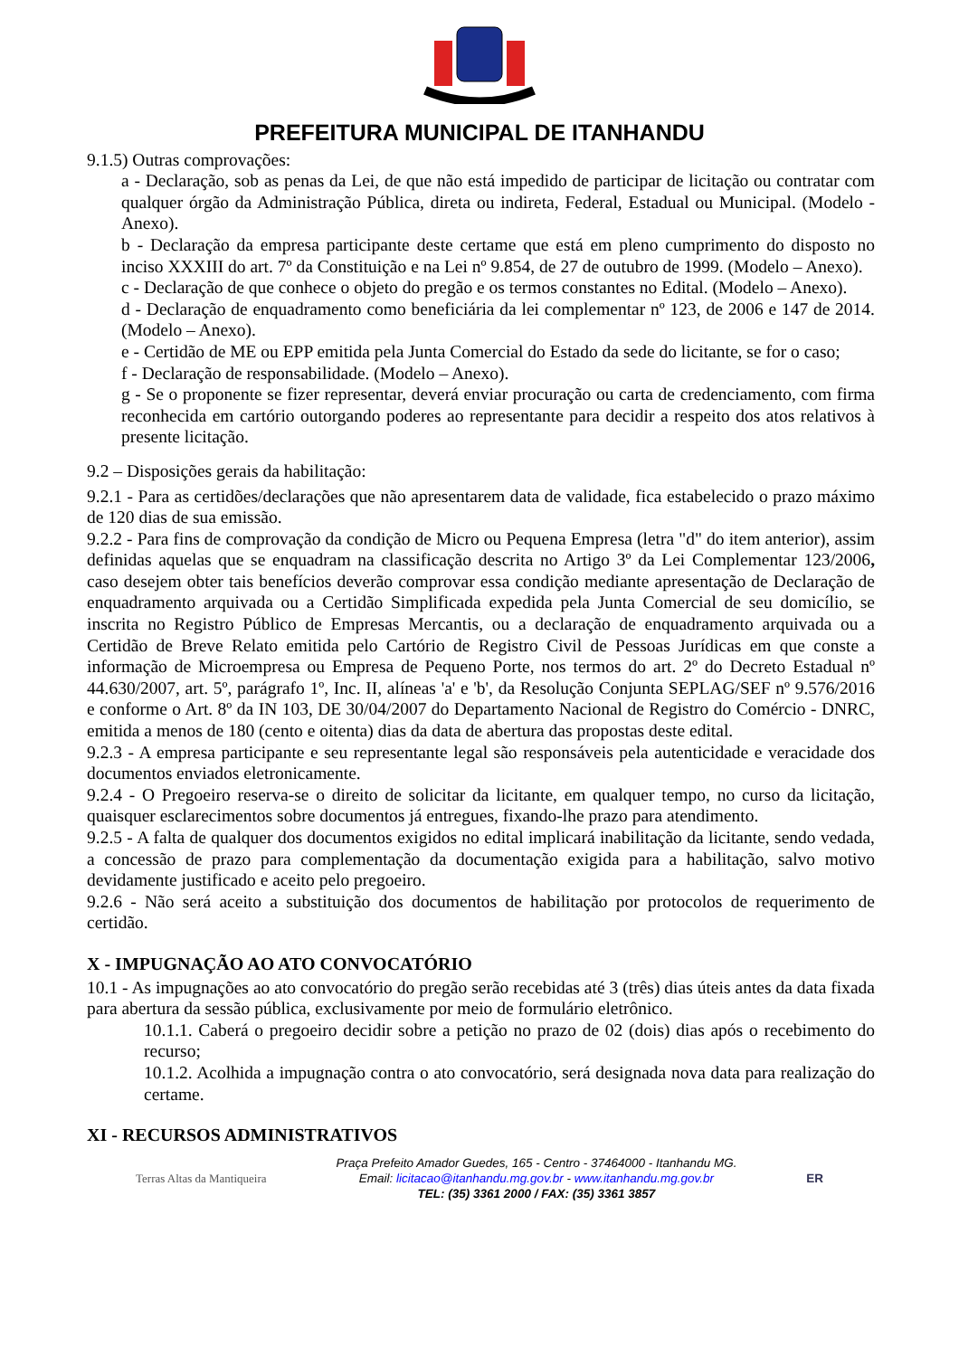PREFEITURA MUNICIPAL DE ITANHANDU
9.1.5) Outras comprovações:
a - Declaração, sob as penas da Lei, de que não está impedido de participar de licitação ou contratar com qualquer órgão da Administração Pública, direta ou indireta, Federal, Estadual ou Municipal. (Modelo - Anexo).
b - Declaração da empresa participante deste certame que está em pleno cumprimento do disposto no inciso XXXIII do art. 7º da Constituição e na Lei nº 9.854, de 27 de outubro de 1999. (Modelo – Anexo).
c - Declaração de que conhece o objeto do pregão e os termos constantes no Edital. (Modelo – Anexo).
d - Declaração de enquadramento como beneficiária da lei complementar nº 123, de 2006 e 147 de 2014. (Modelo – Anexo).
e - Certidão de ME ou EPP emitida pela Junta Comercial do Estado da sede do licitante, se for o caso;
f - Declaração de responsabilidade. (Modelo – Anexo).
g - Se o proponente se fizer representar, deverá enviar procuração ou carta de credenciamento, com firma reconhecida em cartório outorgando poderes ao representante para decidir a respeito dos atos relativos à presente licitação.
9.2 – Disposições gerais da habilitação:
9.2.1 - Para as certidões/declarações que não apresentarem data de validade, fica estabelecido o prazo máximo de 120 dias de sua emissão.
9.2.2 - Para fins de comprovação da condição de Micro ou Pequena Empresa (letra "d" do item anterior), assim definidas aquelas que se enquadram na classificação descrita no Artigo 3º da Lei Complementar 123/2006, caso desejem obter tais benefícios deverão comprovar essa condição mediante apresentação de Declaração de enquadramento arquivada ou a Certidão Simplificada expedida pela Junta Comercial de seu domicílio, se inscrita no Registro Público de Empresas Mercantis, ou a declaração de enquadramento arquivada ou a Certidão de Breve Relato emitida pelo Cartório de Registro Civil de Pessoas Jurídicas em que conste a informação de Microempresa ou Empresa de Pequeno Porte, nos termos do art. 2º do Decreto Estadual nº 44.630/2007, art. 5º, parágrafo 1º, Inc. II, alíneas 'a' e 'b', da Resolução Conjunta SEPLAG/SEF nº 9.576/2016 e conforme o Art. 8º da IN 103, DE 30/04/2007 do Departamento Nacional de Registro do Comércio - DNRC, emitida a menos de 180 (cento e oitenta) dias da data de abertura das propostas deste edital.
9.2.3 - A empresa participante e seu representante legal são responsáveis pela autenticidade e veracidade dos documentos enviados eletronicamente.
9.2.4 - O Pregoeiro reserva-se o direito de solicitar da licitante, em qualquer tempo, no curso da licitação, quaisquer esclarecimentos sobre documentos já entregues, fixando-lhe prazo para atendimento.
9.2.5 - A falta de qualquer dos documentos exigidos no edital implicará inabilitação da licitante, sendo vedada, a concessão de prazo para complementação da documentação exigida para a habilitação, salvo motivo devidamente justificado e aceito pelo pregoeiro.
9.2.6 - Não será aceito a substituição dos documentos de habilitação por protocolos de requerimento de certidão.
X - IMPUGNAÇÃO AO ATO CONVOCATÓRIO
10.1 - As impugnações ao ato convocatório do pregão serão recebidas até 3 (três) dias úteis antes da data fixada para abertura da sessão pública, exclusivamente por meio de formulário eletrônico.
10.1.1. Caberá o pregoeiro decidir sobre a petição no prazo de 02 (dois) dias após o recebimento do recurso;
10.1.2. Acolhida a impugnação contra o ato convocatório, será designada nova data para realização do certame.
XI - RECURSOS ADMINISTRATIVOS
Terras Altas da Mantiqueira
Praça Prefeito Amador Guedes, 165 - Centro - 37464000 - Itanhandu MG.
Email: licitacao@itanhandu.mg.gov.br - www.itanhandu.mg.gov.br
TEL: (35) 3361 2000 / FAX: (35) 3361 3857
ER